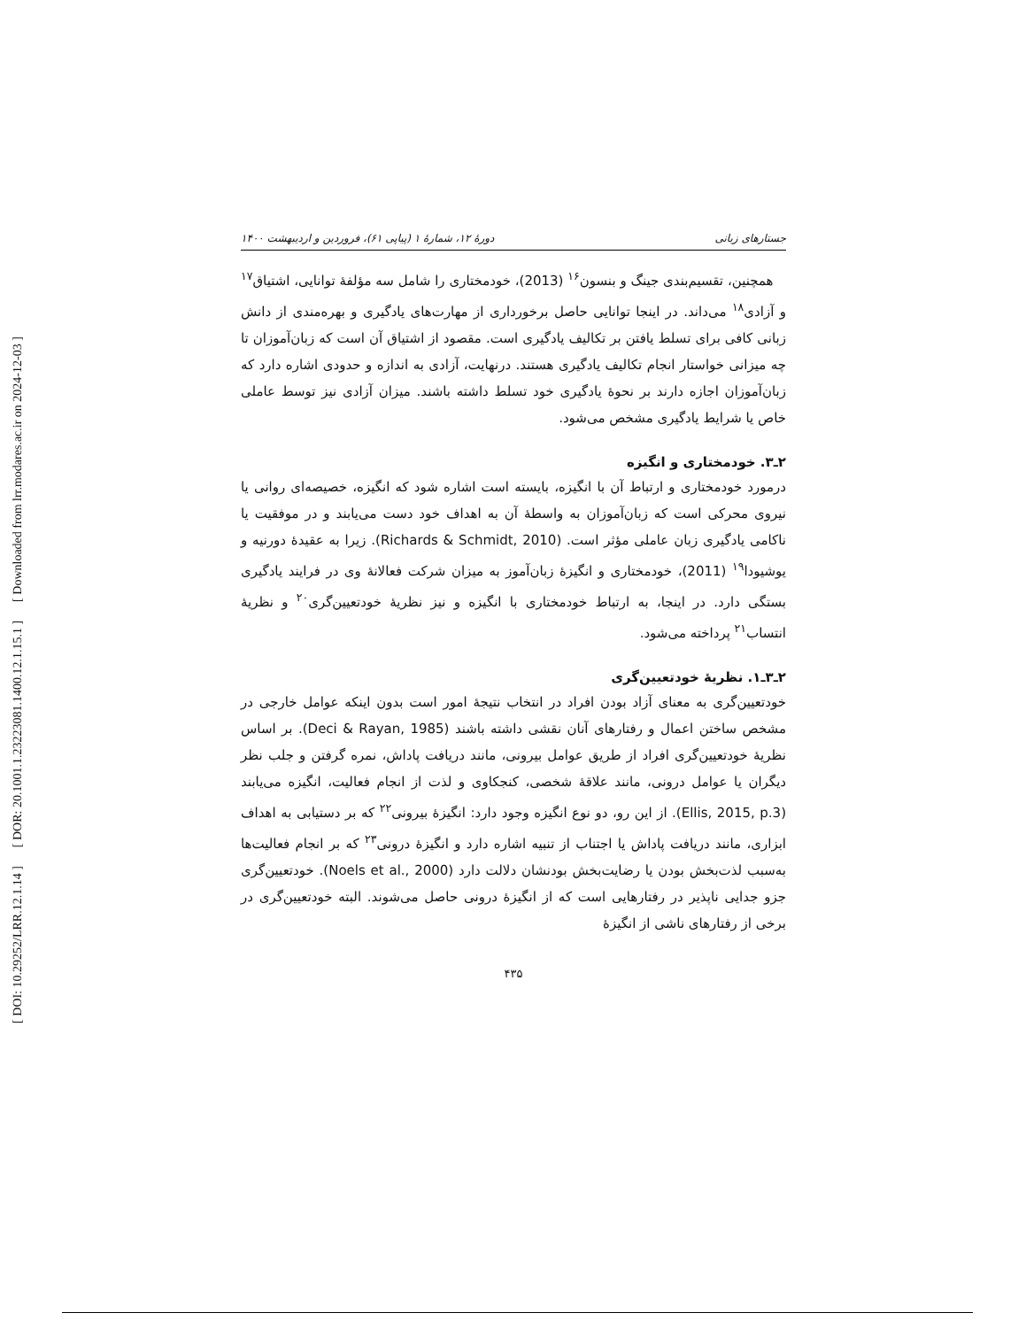[ DOI: 10.29252/LRR.12.1.14 ] [ DOR: 20.1001.1.23223081.1400.12.1.15.1 ] [ Downloaded from lrr.modares.ac.ir on 2024-12-03 ]
جستارهای زبانی دورهٔ ۱۲، شمارهٔ ۱ (پیاپی ۶۱)، فروردین و اردیبهشت ۱۴۰۰
همچنین، تقسیم‌بندی جینگ و بنسون<sup>۱۶</sup> (2013)، خودمختاری را شامل سه مؤلفهٔ توانایی، اشتیاق<sup>۱۷</sup> و آزادی<sup>۱۸</sup> می‌داند. در اینجا توانایی حاصل برخورداری از مهارت‌های یادگیری و بهره‌مندی از دانش زبانی کافی برای تسلط یافتن بر تکالیف یادگیری است. مقصود از اشتیاق آن است که زبان‌آموزان تا چه میزانی خواستار انجام تکالیف یادگیری هستند. درنهایت، آزادی به اندازه و حدودی اشاره دارد که زبان‌آموزان اجازه دارند بر نحوهٔ یادگیری خود تسلط داشته باشند. میزان آزادی نیز توسط عاملی خاص یا شرایط یادگیری مشخص می‌شود.
۲ـ۳. خودمختاری و انگیزه
درمورد خودمختاری و ارتباط آن با انگیزه، بایسته است اشاره شود که انگیزه، خصیصه‌ای روانی یا نیروی محرکی است که زبان‌آموزان به واسطهٔ آن به اهداف خود دست می‌یابند و در موفقیت یا ناکامی یادگیری زبان عاملی مؤثر است. (Richards & Schmidt, 2010). زیرا به عقیدهٔ دورنیه و یوشیودا<sup>۱۹</sup> (2011)، خودمختاری و انگیزهٔ زبان‌آموز به میزان شرکت فعالانهٔ وی در فرایند یادگیری بستگی دارد. در اینجا، به ارتباط خودمختاری با انگیزه و نیز نظریهٔ خودتعیین‌گری<sup>۲۰</sup> و نظریهٔ انتساب<sup>۲۱</sup> پرداخته می‌شود.
۲ـ۳ـ۱. نظریهٔ خودتعیین‌گری
خودتعیین‌گری به معنای آزاد بودن افراد در انتخاب نتیجهٔ امور است بدون اینکه عوامل خارجی در مشخص ساختن اعمال و رفتارهای آنان نقشی داشته باشند (Deci & Rayan, 1985). بر اساس نظریهٔ خودتعیین‌گری افراد از طریق عوامل بیرونی، مانند دریافت پاداش، نمره گرفتن و جلب نظر دیگران یا عوامل درونی، مانند علاقهٔ شخصی، کنجکاوی و لذت از انجام فعالیت، انگیزه می‌یابند (Ellis, 2015, p.3). از این رو، دو نوع انگیزه وجود دارد: انگیزهٔ بیرونی<sup>۲۲</sup> که بر دستیابی به اهداف ابزاری، مانند دریافت پاداش یا اجتناب از تنبیه اشاره دارد و انگیزهٔ درونی<sup>۲۳</sup> که بر انجام فعالیت‌ها به‌سبب لذت‌بخش بودن یا رضایت‌بخش بودنشان دلالت دارد (Noels et al., 2000). خودتعیین‌گری جزو جدایی ناپذیر در رفتارهایی است که از انگیزهٔ درونی حاصل می‌شوند. البته خودتعیین‌گری در برخی از رفتارهای ناشی از انگیزهٔ
۴۳۵